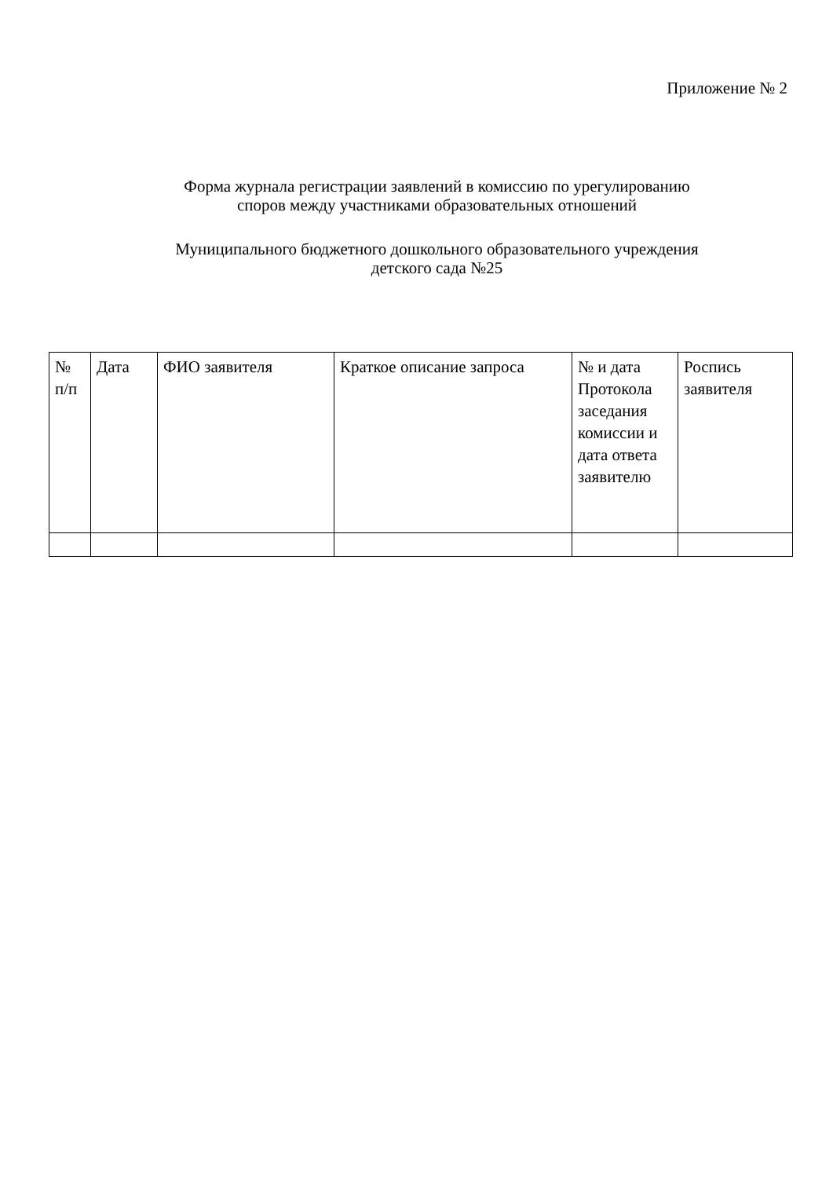Приложение № 2
Форма журнала регистрации заявлений в комиссию по урегулированию
споров между участниками образовательных отношений
Муниципального бюджетного дошкольного образовательного учреждения
детского сада №25
| № п/п | Дата | ФИО заявителя | Краткое описание запроса | № и дата Протокола заседания комиссии и дата ответа заявителю | Роспись заявителя |